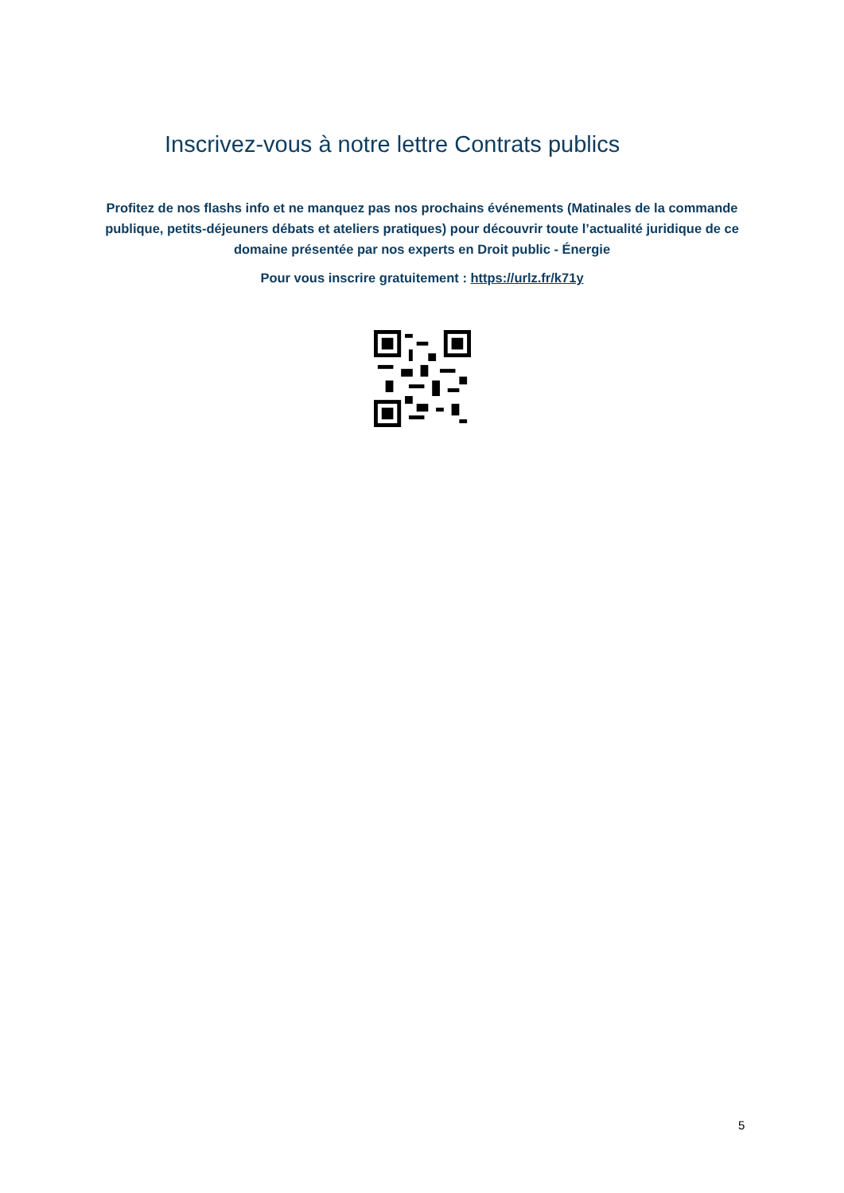Inscrivez-vous à notre lettre Contrats publics
Profitez de nos flashs info et ne manquez pas nos prochains événements (Matinales de la commande publique, petits-déjeuners débats et ateliers pratiques) pour découvrir toute l’actualité juridique de ce domaine présentée par nos experts en Droit public - Énergie
Pour vous inscrire gratuitement : https://urlz.fr/k71y
5